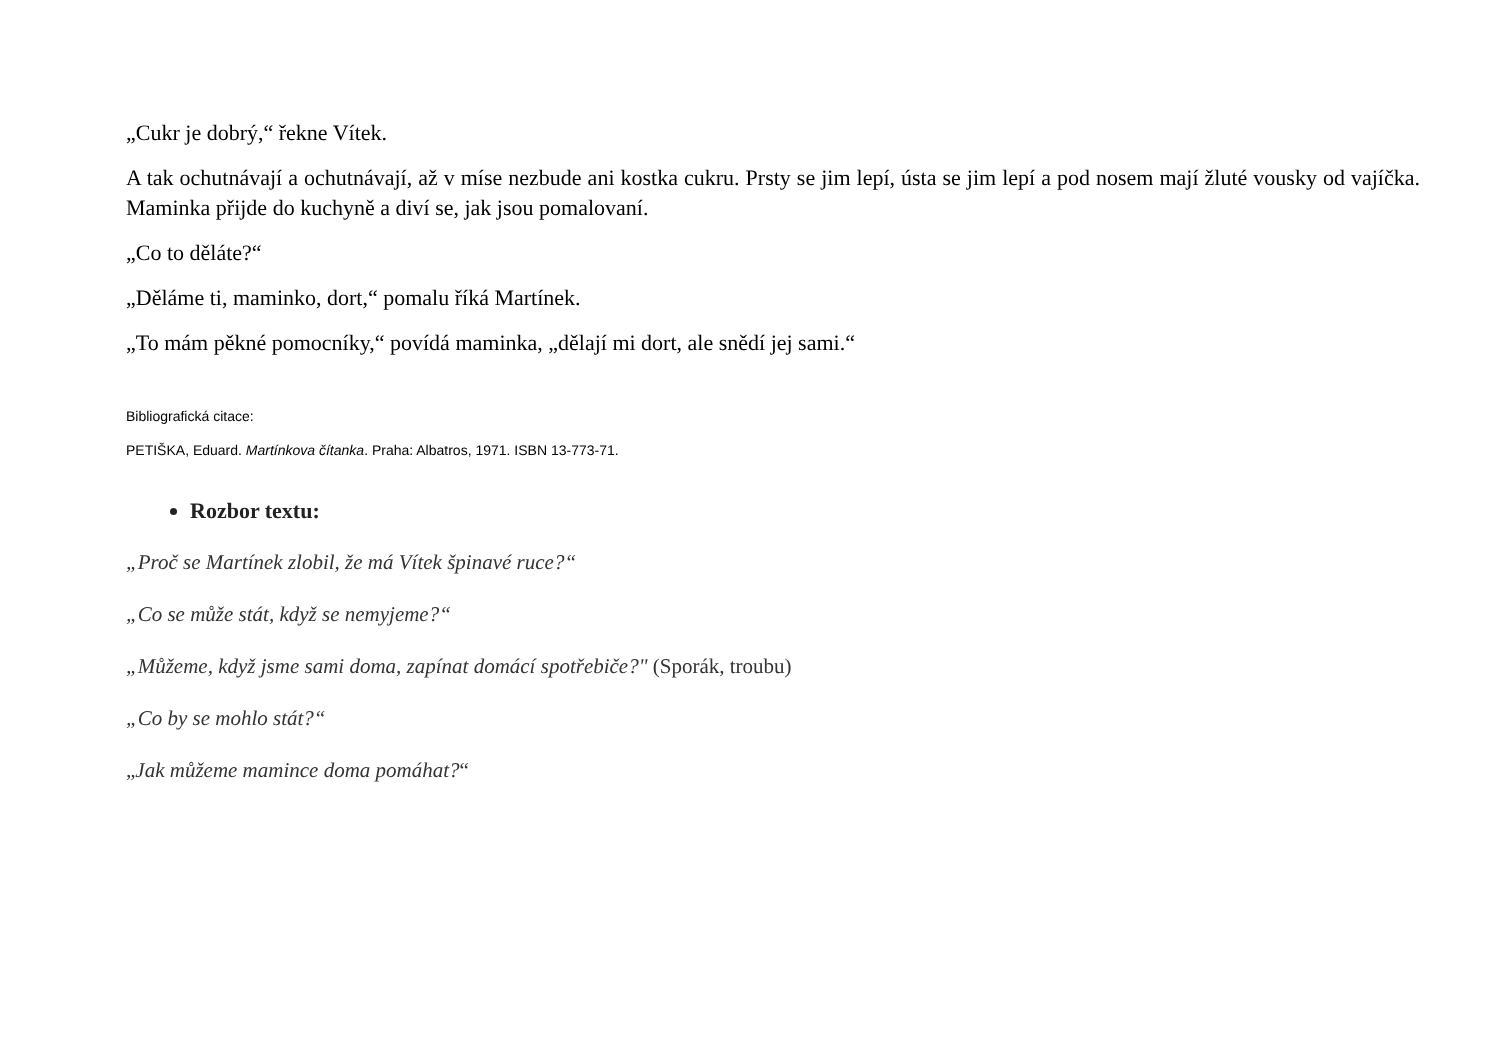„Cukr je dobrý,“ řekne Vítek.
A tak ochutnávají a ochutnávají, až v míse nezbude ani kostka cukru. Prsty se jim lepí, ústa se jim lepí a pod nosem mají žluté vousky od vajíčka. Maminka přijde do kuchyně a diví se, jak jsou pomalovaní.
„Co to děláte?“
„Děláme ti, maminko, dort,“ pomalu říká Martínek.
„To mám pěkné pomocníky,“ povídá maminka, „dělají mi dort, ale snědí jej sami.“
Bibliografická citace:
PETIŠKA, Eduard. Martínkova čítanka. Praha: Albatros, 1971. ISBN 13-773-71.
Rozbor textu:
„Proč se Martínek zlobil, že má Vítek špinavé ruce?“
„Co se může stát, když se nemyjeme?“
„Můžeme, když jsme sami doma, zapínat domácí spotřebiče?" (Sporák, troubu)
„Co by se mohlo stát?“
„Jak můžeme mamince doma pomáhat?“